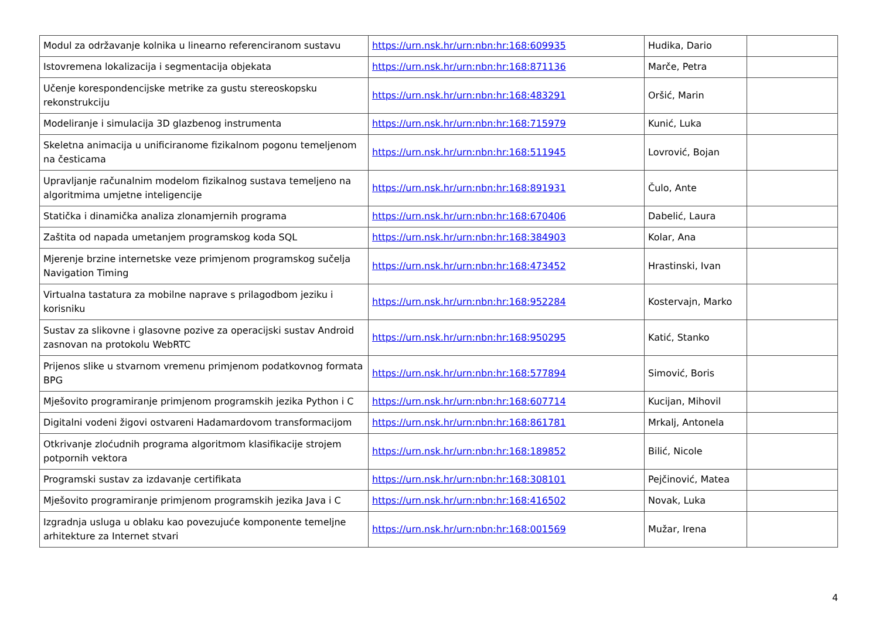| Modul za održavanje kolnika u linearno referenciranom sustavu | https://urn.nsk.hr/urn:nbn:hr:168:609935 | Hudika, Dario | |
| Istovremena lokalizacija i segmentacija objekata | https://urn.nsk.hr/urn:nbn:hr:168:871136 | Marče, Petra | |
| Učenje korespondencijske metrike za gustu stereoskopsku rekonstrukciju | https://urn.nsk.hr/urn:nbn:hr:168:483291 | Oršić, Marin | |
| Modeliranje i simulacija 3D glazbenog instrumenta | https://urn.nsk.hr/urn:nbn:hr:168:715979 | Kunić, Luka | |
| Skeletna animacija u unificiranome fizikalnom pogonu temeljenom na česticama | https://urn.nsk.hr/urn:nbn:hr:168:511945 | Lovrović, Bojan | |
| Upravljanje računalnim modelom fizikalnog sustava temeljeno na algoritmima umjetne inteligencije | https://urn.nsk.hr/urn:nbn:hr:168:891931 | Čulo, Ante | |
| Statička i dinamička analiza zlonamjernih programa | https://urn.nsk.hr/urn:nbn:hr:168:670406 | Dabelić, Laura | |
| Zaštita od napada umetanjem programskog koda SQL | https://urn.nsk.hr/urn:nbn:hr:168:384903 | Kolar, Ana | |
| Mjerenje brzine internetske veze primjenom programskog sučelja Navigation Timing | https://urn.nsk.hr/urn:nbn:hr:168:473452 | Hrastinski, Ivan | |
| Virtualna tastatura za mobilne naprave s prilagodbom jeziku i korisniku | https://urn.nsk.hr/urn:nbn:hr:168:952284 | Kostervajn, Marko | |
| Sustav za slikovne i glasovne pozive za operacijski sustav Android zasnovan na protokolu WebRTC | https://urn.nsk.hr/urn:nbn:hr:168:950295 | Katić, Stanko | |
| Prijenos slike u stvarnom vremenu primjenom podatkovnog formata BPG | https://urn.nsk.hr/urn:nbn:hr:168:577894 | Simović, Boris | |
| Mješovito programiranje primjenom programskih jezika Python i C | https://urn.nsk.hr/urn:nbn:hr:168:607714 | Kucijan, Mihovil | |
| Digitalni vodeni žigovi ostvareni Hadamardovom transformacijom | https://urn.nsk.hr/urn:nbn:hr:168:861781 | Mrkalj, Antonela | |
| Otkrivanje zloćudnih programa algoritmom klasifikacije strojem potpornih vektora | https://urn.nsk.hr/urn:nbn:hr:168:189852 | Bilić, Nicole | |
| Programski sustav za izdavanje certifikata | https://urn.nsk.hr/urn:nbn:hr:168:308101 | Pejčinović, Matea | |
| Mješovito programiranje primjenom programskih jezika Java i C | https://urn.nsk.hr/urn:nbn:hr:168:416502 | Novak, Luka | |
| Izgradnja usluga u oblaku kao povezujuće komponente temeljne arhitekture za Internet stvari | https://urn.nsk.hr/urn:nbn:hr:168:001569 | Mužar, Irena | |
4